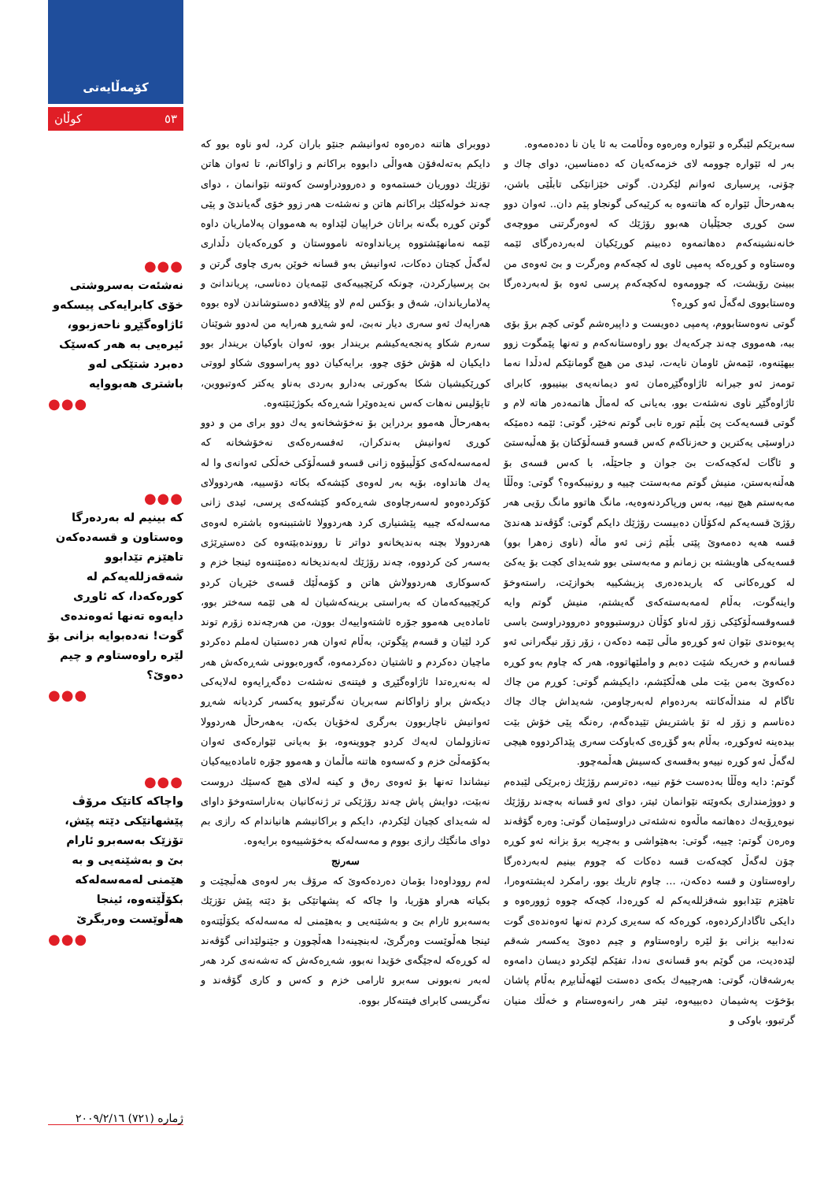کۆمەڵایەتی
کوڵان ٥٣
سەبرێکم لێبگرە و ئێوارە وەرەوە وەڵامت بە ئا یان نا دەدەمەوە.
بەر لە ئێوارە چوومە لای خزمەکەیان کە دەمناسین، دوای چاك و چۆنی، پرسیاری ئەوانم لێکردن. گوتی خێزانێکی تابڵێی باشن، بەهەرحاڵ ئێوارە کە هاتنەوە بە کرێیەکی گونجاو پێم دان.. ئەوان دوو سێ کوڕی جحێڵیان هەبوو رۆژێك کە لەوەرگرتنی مووچەی خانەنشینەکەم دەهاتمەوە دەبینم کوڕێکیان لەبەردەرگای ئێمە وەستاوە و کوڕەکە پەمپی ئاوی لە کچەکەم وەرگرت و بێ ئەوەی من ببینێ رۆیشت، کە چوومەوە لەکچەکەم پرسی ئەوە بۆ لەبەردەرگا وەستابووی لەگەڵ ئەو کوڕە؟
گوتی نەوەستابووم، پەمپی دەویست و داپیرەشم گوتی کچم برۆ بۆی ببە، هەمووی چەند چرکەیەك بوو راوەستانەکەم و تەنها پێمگوت زوو بیهێنەوە، ئێمەش ئاومان نایەت، ئیدی من هیچ گومانێکم لەدڵدا نەما تومەز ئەو جیرانە ئاژاوەگێڕەمان ئەو دیمانەیەی بینیبوو، کابرای ئاژاوەگێڕ ناوی نەشئەت بوو، بەیانی کە لەماڵ هاتمەدەر هاتە لام و گوتی قسەیەکت پێ بڵێم تورە نابی گوتم نەخێر، گوتی: ئێمە دەمێکە دراوسێی یەکترین و حەزناکەم کەس قسەو قسەڵۆکتان بۆ هەڵبەستێ و ئاگات لەکچەکەت بێ جوان و جاحێڵە، با کەس قسەی بۆ هەڵنەبەستن، منیش گوتم مەبەستت چییە و رونیبکەوە؟ گوتی: وەڵڵا مەبەستم هیچ نییە، بەس ورپاکردنەوەیە، مانگ هاتوو مانگ رۆیی هەر رۆژێ قسەیەکم لەکۆڵان دەبیست رۆژێك دایکم گوتی: گۆڤەند هەندێ قسە هەیە دەمەوێ پێتی بڵێم ژنی ئەو ماڵە (ناوی زەهرا بوو) قسەیەکی هاویشتە بن زمانم و مەبەستی بوو شەیدای کچت بۆ یەکێ لە کوڕەکانی کە یاریدەدەری پزیشکییە بخوازێت، راستەوخۆ واینەگوت، بەڵام لەمەبەستەکەی گەیشتم، منیش گوتم وایە قسەوقسەڵۆکێکی زۆر لەناو کۆڵان دروستبووەو دەروودراوسێ باسی پەیوەندی نێوان ئەو کوڕەو ماڵی ئێمە دەکەن ، زۆر زۆر نیگەرانی ئەو قسانەم و خەریکە شێت دەبم و واملێهاتووە، هەر کە چاوم بەو کوڕە دەکەوێ بەمن بێت ملی هەڵکێشم، دایکیشم گوتی: کوڕم من چاك ئاگام لە منداڵەکانتە بەردەوام لەبەرچاومن، شەیداش چاك چاك دەناسم و زۆر لە تۆ باشتریش تێیدەگەم، رەنگە پێی خۆش بێت بیدەینە ئەوکوڕە، بەڵام بەو گۆڕەی کەباوکت سەری پێداکردووە هیچی لەگەڵ ئەو کوڕە نییەو بەقسەی کەسیش هەڵمەچوو.
گوتم: دایە وەڵڵا بەدەست خۆم نییە، دەترسم رۆژێك زەبرێکی لێبدەم و دووژمنداری بکەوێتە نێوانمان ئیتر، دوای ئەو قسانە بەچەند رۆژێك نیوەڕۆیەك دەهاتمە ماڵەوە نەشئەتی دراوسێمان گوتی: وەرە گۆڤەند وەرەن گوتم: چییە، گوتی: بەهێواشی و بەچرپە برۆ بزانە ئەو کوڕە چۆن لەگەڵ کچەکەت قسە دەکات کە چووم بینیم لەبەردەرگا راوەستاون و قسە دەکەن، ... چاوم تاریك بوو، رامکرد لەپشتەوەرا، تاهێزم تێدابوو شەقزللەیەکم لە کوڕەدا، کچەکە چووە ژوورەوە و دایکی ئاگادارکردەوە، کوڕەکە کە سەیری کردم تەنها ئەوەندەی گوت نەدابیە بزانی بۆ لێرە راوەستاوم و چیم دەوێ یەکسەر شەقم لێدەدیت، من گوێم بەو قسانەی نەدا، تفێکم لێکردو دیسان دامەوە بەرشەقان، گوتی: هەرچییەك بکەی دەستت لێهەڵنابڕم بەڵام پاشان بۆخۆت پەشیمان دەبییەوە، ئیتر هەر رانەوەستام و خەڵك منیان گرتبوو، باوکی و
دووبرای هاتنە دەرەوە ئەوانیشم جنێو باران کرد، لەو ناوە بوو کە دایکم بەتەلەفۆن هەواڵی دابووە براکانم و زاواکانم، تا ئەوان هاتن تۆزێك دووریان خستمەوە و دەروودراوسێ کەوتنە نێوانمان ، دوای چەند خولەکێك براکانم هاتن و نەشئەت هەر زوو خۆی گەیاندێ و پێی گوتن کوڕە بگەنە براتان خراپیان لێداوە بە هەمووان پەلاماریان داوە ئێمە نەمانهێشتووە پریانداوەتە نامووستان و کوڕەکەیان دڵداری لەگەڵ کچتان دەکات، ئەوانیش بەو قسانە خوێن بەری چاوی گرتن و بێ پرسیارکردن، چونکە کرێچییەکەی ئێمەیان دەناسی، پریاندانێ و پەلاماریاندان، شەق و بۆکس لەم لاو پێلاقەو دەستوشاندن لاوە بووە هەرایەك ئەو سەری دیار نەبێ، لەو شەڕو هەرایە من لەدوو شوێنان سەرم شکاو پەنجەیەکیشم بریندار بوو، ئەوان باوکیان بریندار بوو دایکیان لە هۆش خۆی چوو، برایەکیان دوو پەراسووی شکاو لووتی کوڕێکیشیان شکا بەکورتی بەدارو بەردی بەناو یەکتر کەوتبووین، تاپۆلیس نەهات کەس نەیدەوێرا شەڕەکە بکوژێنێتەوە.
بەهەرحاڵ هەموو بردراین بۆ نەخۆشخانەو یەك دوو برای من و دوو کوڕی ئەوانیش بەندکران، ئەفسەرەکەی نەخۆشخانە کە لەمەسەلەکەی کۆڵیبۆوە زانی قسەو قسەڵۆکی خەڵکی ئەوانەی وا لە یەك هانداوە، بۆیە بەر لەوەی کێشەکە بکاتە دۆسییە، هەردوولای کۆکردەوەو لەسەرچاوەی شەڕەکەو کێشەکەی پرسی، ئیدی زانی مەسەلەکە چییە پێشنیاری کرد هەردوولا ئاشتببنەوە باشترە لەوەی هەردوولا بچنە بەندیخانەو دواتر تا رووندەبێتەوە کێ دەستڕێژی بەسەر کێ کردووە، چەند رۆژێك لەبەندیخانە دەمێننەوە ئینجا خزم و کەسوکاری هەردوولاش هاتن و کۆمەڵێك قسەی خێریان کردو کرێچییەکەمان کە بەراستی برینەکەشیان لە هی ئێمە سەختر بوو، ئامادەیی هەموو جۆرە ئاشتەواییەك بوون، من هەرچەندە زۆرم توند کرد لێیان و قسەم پێگوتن، بەڵام ئەوان هەر دەستیان لەملم دەکردو ماچیان دەکردم و ئاشتیان دەکردمەوە، گەورەبوونی شەڕەکەش هەر لە بەنەڕەتدا ئاژاوەگێڕی و فیتنەی نەشئەت دەگەڕایەوە لەلایەکی دیکەش براو زاواکانم سەبریان نەگرتبوو یەکسەر کردیانە شەڕو ئەوانیش ناچاربوون بەرگری لەخۆیان بکەن، بەهەرحاڵ هەردوولا تەنازولمان لەیەك کردو چووینەوە، بۆ بەیانی ئێوارەکەی ئەوان بەکۆمەڵێ خزم و کەسەوە هاتنە ماڵمان و هەموو جۆرە ئامادەییەکیان نیشاندا تەنها بۆ ئەوەی رەق و کینە لەلای هیچ کەسێك دروست نەبێت، دوایش پاش چەند رۆژێکی تر ژنەکانیان بەناراستەوخۆ داوای لە شەیدای کچیان لێکردم، دایکم و براکانیشم هانیاندام کە رازی بم دوای مانگێك رازی بووم و مەسەلەکە بەخۆشییەوە برایەوە.
سەرنج
لەم رووداوەدا بۆمان دەردەکەوێ کە مرۆڤ بەر لەوەی هەڵبچێت و بکیاتە هەراو هۆریا، وا چاکە کە پشهاتێکی بۆ دێتە پێش تۆزێك بەسەبرو ئارام بێ و بەشێنەیی و بەهێمنی لە مەسەلەکە بکۆڵێتەوە ئینجا هەڵوێست وەرگرێ، لەبنچینەدا هەڵچوون و جێنولێدانی گۆڤەند لە کوڕەکە لەجێگەی خۆیدا نەبوو، شەڕەکەش کە تەشەنەی کرد هەر لەبەر نەبوونی سەبرو ئارامی خزم و کەس و کاری گۆڤەند و نەگریسی کابرای فیتنەکار بووە.
●●●
نەشئەت بەسروشتی خۆی کابرایەکی پیسکەو ئاژاوەگێڕو ناحەزبوو، ئیرەیی بە هەر کەسێک دەبرد شتێکی لەو باشتری هەبووایە
●●●
●●●
کە بینیم لە بەردەرگا وەستاون و قسەدەکەن تاهێزم تێدابوو شەقەزللەیەکم لە کورەکەدا، کە ئاوڕی دایەوە تەنها ئەوەندەی گوت! نەدەبوایە بزانی بۆ لێرە راوەستاوم و چیم دەوێ؟
●●●
●●●
واچاکە کاتێک مرۆڤ پێشهاتێکی دێتە پێش، تۆزێک بەسەبرو ئارام بێ و بەشێنەیی و بە هێمنی لەمەسەلەکە بکۆڵێتەوە، ئینجا هەڵوێست وەربگرێ
●●●
ژمارە (٧٢١) ٢٠٠٩/٢/١٦